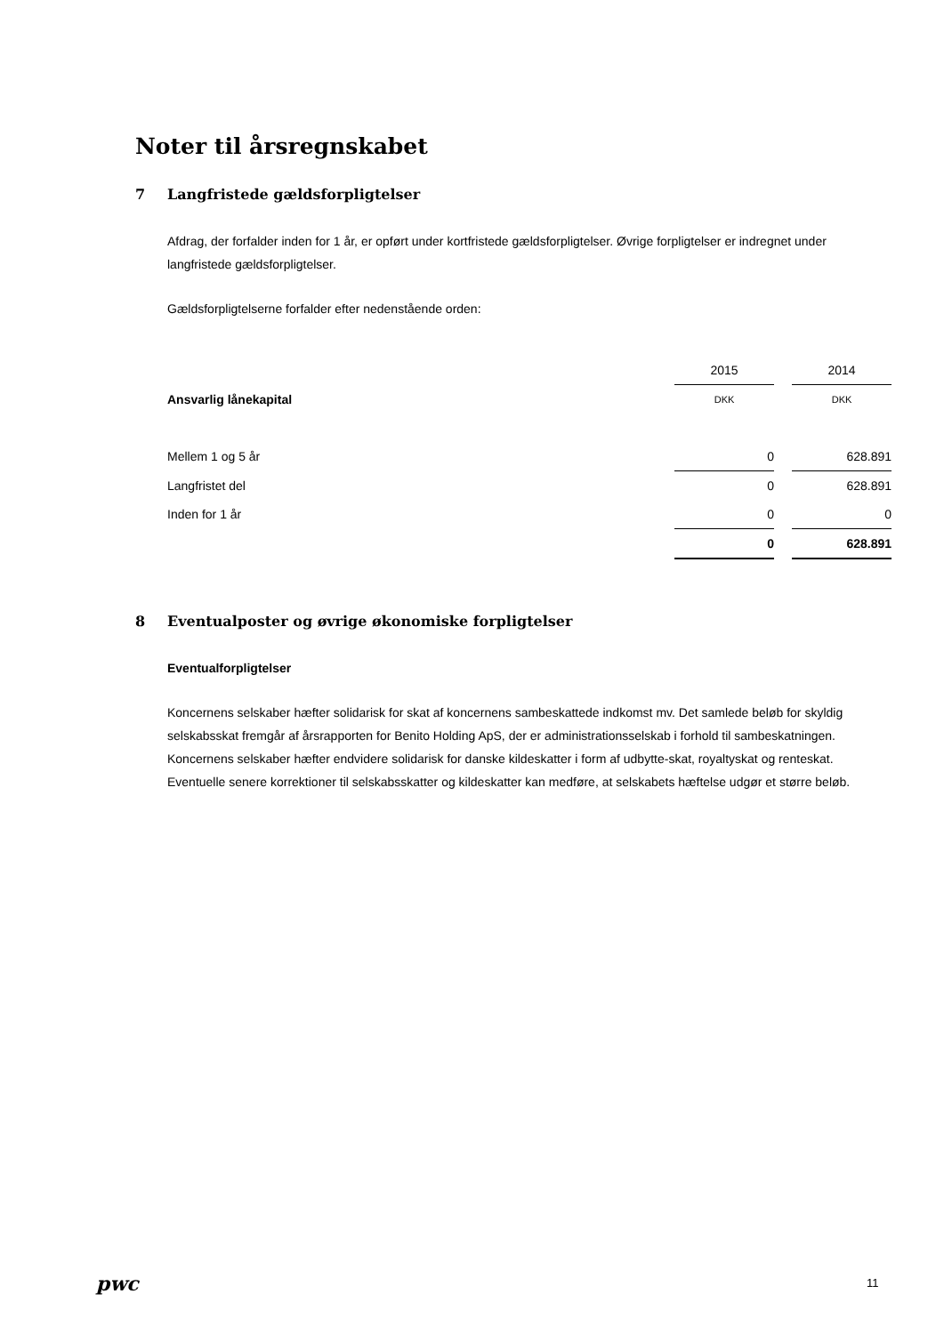Noter til årsregnskabet
7 Langfristede gældsforpligtelser
Afdrag, der forfalder inden for 1 år, er opført under kortfristede gældsforpligtelser. Øvrige forpligtelser er indregnet under langfristede gældsforpligtelser.
Gældsforpligtelserne forfalder efter nedenstående orden:
| | 2015 | | 2014 |
| Ansvarlig lånekapital | DKK | | DKK |
| Mellem 1 og 5 år | 0 | | 628.891 |
| Langfristet del | 0 | | 628.891 |
| Inden for 1 år | 0 | | 0 |
| | 0 | | 628.891 |
8 Eventualposter og øvrige økonomiske forpligtelser
Eventualforpligtelser
Koncernens selskaber hæfter solidarisk for skat af koncernens sambeskattede indkomst mv. Det samlede beløb for skyldig selskabsskat fremgår af årsrapporten for Benito Holding ApS, der er administrationsselskab i forhold til sambeskatningen. Koncernens selskaber hæfter endvidere solidarisk for danske kildeskatter i form af udbytte-skat, royaltyskat og renteskat. Eventuelle senere korrektioner til selskabsskatter og kildeskatter kan medføre, at selskabets hæftelse udgør et større beløb.
pwc 11